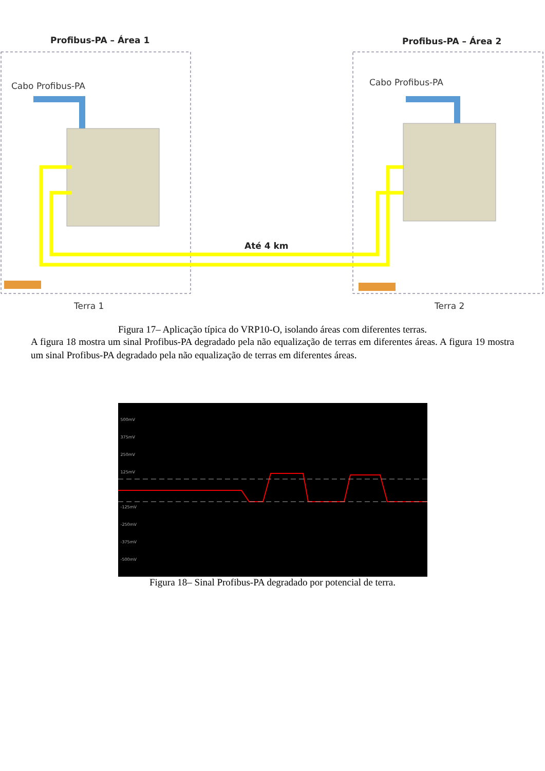Profibus-PA – Área 1 Profibus-PA – Área 2
Cabo Profibus-PA Cabo Profibus-PA
Até 4 km
Terra 1 Terra 2
Figura 17– Aplicação típica do VRP10-O, isolando áreas com diferentes terras.
A figura 18 mostra um sinal Profibus-PA degradado pela não equalização de terras em diferentes áreas. A figura 19 mostra um sinal Profibus-PA degradado pela não equalização de terras em diferentes áreas.
500mV
375mV
250mV
125mV
-125mV
-250mV
-375mV
-500mV
Figura 18– Sinal Profibus-PA degradado por potencial de terra.